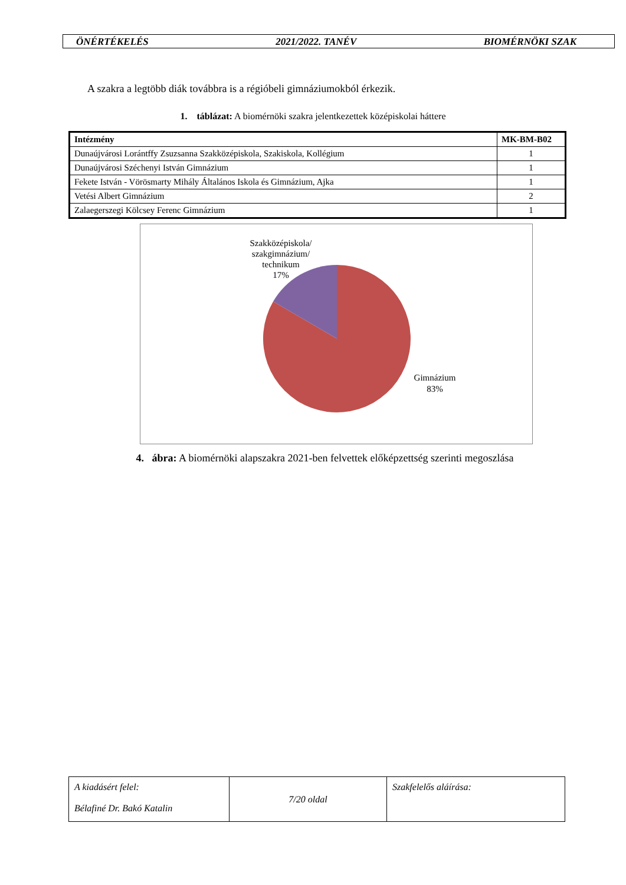ÖNÉRTÉKELÉS 2021/2022. TANÉV BIOMÉRNÖKI SZAK
A szakra a legtöbb diák továbbra is a régióbeli gimnáziumokból érkezik.
1. táblázat: A biomérnöki szakra jelentkezettek középiskolai háttere
| Intézmény | MK-BM-B02 |
| --- | --- |
| Dunaújvárosi Lorántffy Zsuzsanna Szakközépiskola, Szakiskola, Kollégium | 1 |
| Dunaújvárosi Széchenyi István Gimnázium | 1 |
| Fekete István - Vörösmarty Mihály Általános Iskola és Gimnázium, Ajka | 1 |
| Vetési Albert Gimnázium | 2 |
| Zalaegerszegi Kölcsey Ferenc Gimnázium | 1 |
Szakközépiskola/
szakgimnázium/
technikum
17%
Gimnázium
83%
4. ábra: A biomérnöki alapszakra 2021-ben felvettek előképzettség szerinti megoszlása
| A kiadásért felel: Bélafiné Dr. Bakó Katalin | 7/20 oldal | Szakfelelős aláírása: |